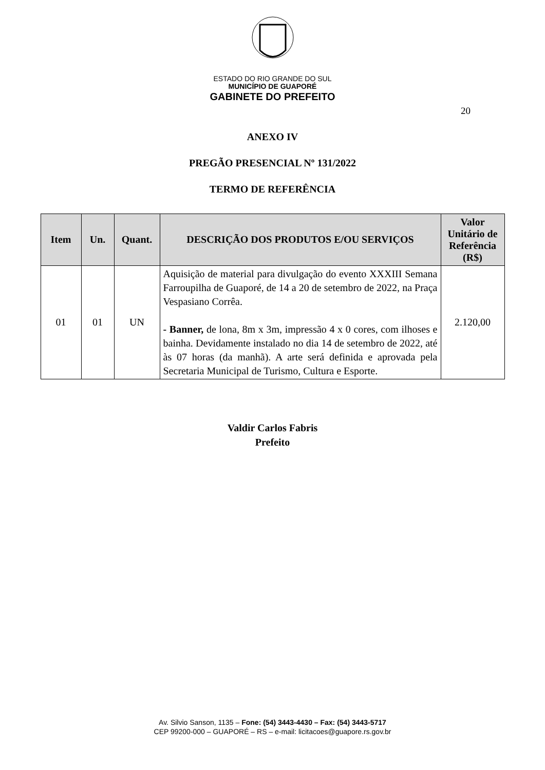ESTADO DO RIO GRANDE DO SUL
MUNICÍPIO DE GUAPORÉ
GABINETE DO PREFEITO
20
ANEXO IV
PREGÃO PRESENCIAL Nº 131/2022
TERMO DE REFERÊNCIA
| Item | Un. | Quant. | DESCRIÇÃO DOS PRODUTOS E/OU SERVIÇOS | Valor Unitário de Referência (R$) |
| --- | --- | --- | --- | --- |
| 01 | 01 | UN | Aquisição de material para divulgação do evento XXXIII Semana Farroupilha de Guaporé, de 14 a 20 de setembro de 2022, na Praça Vespasiano Corrêa. - Banner, de lona, 8m x 3m, impressão 4 x 0 cores, com ilhoses e bainha. Devidamente instalado no dia 14 de setembro de 2022, até às 07 horas (da manhã). A arte será definida e aprovada pela Secretaria Municipal de Turismo, Cultura e Esporte. | 2.120,00 |
Valdir Carlos Fabris
Prefeito
Av. Silvio Sanson, 1135 – Fone: (54) 3443-4430 – Fax: (54) 3443-5717
CEP 99200-000 – GUAPORÉ – RS – e-mail: licitacoes@guapore.rs.gov.br